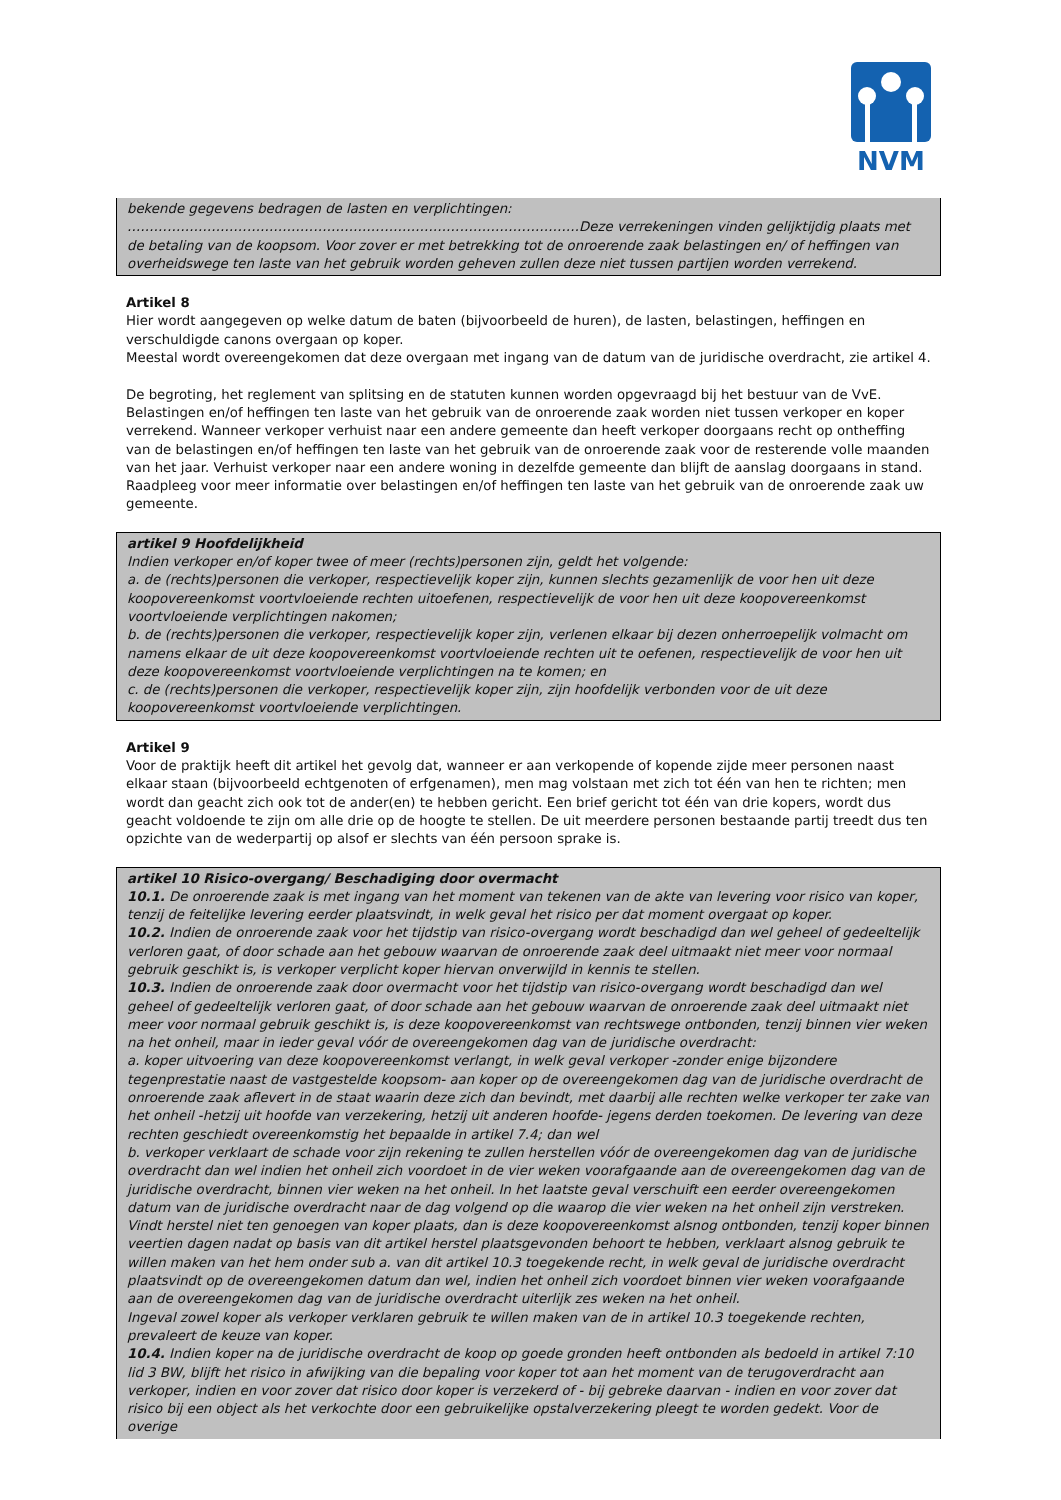NVM
bekende gegevens bedragen de lasten en verplichtingen:
…………………………………………………………………………………………Deze verrekeningen vinden gelijktijdig plaats met de betaling van de koopsom. Voor zover er met betrekking tot de onroerende zaak belastingen en/ of heffingen van overheidswege ten laste van het gebruik worden geheven zullen deze niet tussen partijen worden verrekend.
Artikel 8
Hier wordt aangegeven op welke datum de baten (bijvoorbeeld de huren), de lasten, belastingen, heffingen en verschuldigde canons overgaan op koper.
Meestal wordt overeengekomen dat deze overgaan met ingang van de datum van de juridische overdracht, zie artikel 4.
De begroting, het reglement van splitsing en de statuten kunnen worden opgevraagd bij het bestuur van de VvE.
Belastingen en/of heffingen ten laste van het gebruik van de onroerende zaak worden niet tussen verkoper en koper verrekend. Wanneer verkoper verhuist naar een andere gemeente dan heeft verkoper doorgaans recht op ontheffing van de belastingen en/of heffingen ten laste van het gebruik van de onroerende zaak voor de resterende volle maanden van het jaar. Verhuist verkoper naar een andere woning in dezelfde gemeente dan blijft de aanslag doorgaans in stand. Raadpleeg voor meer informatie over belastingen en/of heffingen ten laste van het gebruik van de onroerende zaak uw gemeente.
artikel 9 Hoofdelijkheid
Indien verkoper en/of koper twee of meer (rechts)personen zijn, geldt het volgende:
a. de (rechts)personen die verkoper, respectievelijk koper zijn, kunnen slechts gezamenlijk de voor hen uit deze koopovereenkomst voortvloeiende rechten uitoefenen, respectievelijk de voor hen uit deze koopovereenkomst voortvloeiende verplichtingen nakomen;
b. de (rechts)personen die verkoper, respectievelijk koper zijn, verlenen elkaar bij dezen onherroepelijk volmacht om namens elkaar de uit deze koopovereenkomst voortvloeiende rechten uit te oefenen, respectievelijk de voor hen uit deze koopovereenkomst voortvloeiende verplichtingen na te komen; en
c. de (rechts)personen die verkoper, respectievelijk koper zijn, zijn hoofdelijk verbonden voor de uit deze koopovereenkomst voortvloeiende verplichtingen.
Artikel 9
Voor de praktijk heeft dit artikel het gevolg dat, wanneer er aan verkopende of kopende zijde meer personen naast elkaar staan (bijvoorbeeld echtgenoten of erfgenamen), men mag volstaan met zich tot één van hen te richten; men wordt dan geacht zich ook tot de ander(en) te hebben gericht. Een brief gericht tot één van drie kopers, wordt dus geacht voldoende te zijn om alle drie op de hoogte te stellen. De uit meerdere personen bestaande partij treedt dus ten opzichte van de wederpartij op alsof er slechts van één persoon sprake is.
artikel 10 Risico-overgang/ Beschadiging door overmacht
10.1. De onroerende zaak is met ingang van het moment van tekenen van de akte van levering voor risico van koper, tenzij de feitelijke levering eerder plaatsvindt, in welk geval het risico per dat moment overgaat op koper.
10.2. Indien de onroerende zaak voor het tijdstip van risico-overgang wordt beschadigd dan wel geheel of gedeeltelijk verloren gaat, of door schade aan het gebouw waarvan de onroerende zaak deel uitmaakt niet meer voor normaal gebruik geschikt is, is verkoper verplicht koper hiervan onverwijld in kennis te stellen.
10.3. Indien de onroerende zaak door overmacht voor het tijdstip van risico-overgang wordt beschadigd dan wel geheel of gedeeltelijk verloren gaat, of door schade aan het gebouw waarvan de onroerende zaak deel uitmaakt niet meer voor normaal gebruik geschikt is, is deze koopovereenkomst van rechtswege ontbonden, tenzij binnen vier weken na het onheil, maar in ieder geval vóór de overeengekomen dag van de juridische overdracht:
a. koper uitvoering van deze koopovereenkomst verlangt, in welk geval verkoper -zonder enige bijzondere tegenprestatie naast de vastgestelde koopsom- aan koper op de overeengekomen dag van de juridische overdracht de onroerende zaak aflevert in de staat waarin deze zich dan bevindt, met daarbij alle rechten welke verkoper ter zake van het onheil -hetzij uit hoofde van verzekering, hetzij uit anderen hoofde- jegens derden toekomen. De levering van deze rechten geschiedt overeenkomstig het bepaalde in artikel 7.4; dan wel
b. verkoper verklaart de schade voor zijn rekening te zullen herstellen vóór de overeengekomen dag van de juridische overdracht dan wel indien het onheil zich voordoet in de vier weken voorafgaande aan de overeengekomen dag van de juridische overdracht, binnen vier weken na het onheil. In het laatste geval verschuift een eerder overeengekomen datum van de juridische overdracht naar de dag volgend op die waarop die vier weken na het onheil zijn verstreken. Vindt herstel niet ten genoegen van koper plaats, dan is deze koopovereenkomst alsnog ontbonden, tenzij koper binnen veertien dagen nadat op basis van dit artikel herstel plaatsgevonden behoort te hebben, verklaart alsnog gebruik te willen maken van het hem onder sub a. van dit artikel 10.3 toegekende recht, in welk geval de juridische overdracht plaatsvindt op de overeengekomen datum dan wel, indien het onheil zich voordoet binnen vier weken voorafgaande aan de overeengekomen dag van de juridische overdracht uiterlijk zes weken na het onheil.
Ingeval zowel koper als verkoper verklaren gebruik te willen maken van de in artikel 10.3 toegekende rechten, prevaleert de keuze van koper.
10.4. Indien koper na de juridische overdracht de koop op goede gronden heeft ontbonden als bedoeld in artikel 7:10 lid 3 BW, blijft het risico in afwijking van die bepaling voor koper tot aan het moment van de terugoverdracht aan verkoper, indien en voor zover dat risico door koper is verzekerd of - bij gebreke daarvan - indien en voor zover dat risico bij een object als het verkochte door een gebruikelijke opstalverzekering pleegt te worden gedekt. Voor de overige